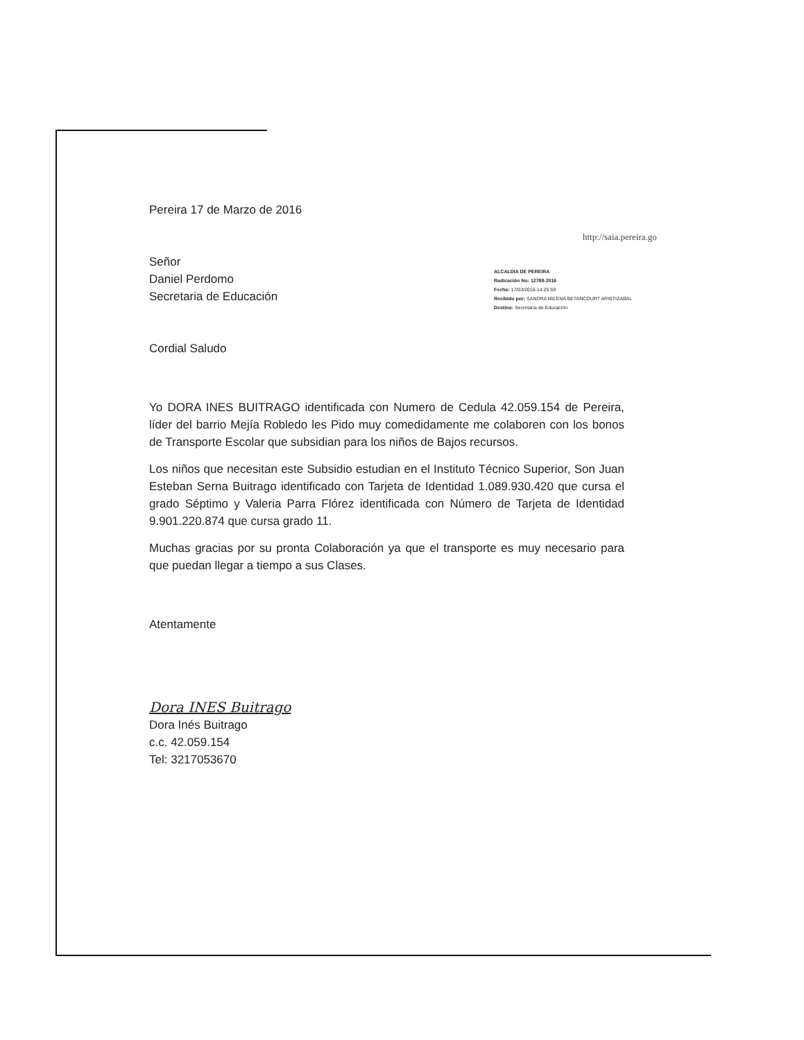http://saia.pereira.go
ALCALDIA DE PEREIRA
Radicación No: 12788-2016
Fecha: 17/03/2016-14:25:59
Recibido por: SANDRA MILENA BETANCOURT ARISTIZABAL
Destino: Secretaria de Educación
Pereira 17 de Marzo de 2016
Señor
Daniel Perdomo
Secretaria de Educación
Cordial Saludo
Yo DORA INES BUITRAGO identificada con Numero de Cedula 42.059.154 de Pereira, líder del barrio Mejía Robledo les Pido muy comedidamente me colaboren con los bonos de Transporte Escolar que subsidian para los niños de Bajos recursos.
Los niños que necesitan este Subsidio estudian en el Instituto Técnico Superior, Son Juan Esteban Serna Buitrago identificado con Tarjeta de Identidad 1.089.930.420 que cursa el grado Séptimo y Valeria Parra Flórez identificada con Número de Tarjeta de Identidad 9.901.220.874 que cursa grado 11.
Muchas gracias por su pronta Colaboración ya que el transporte es muy necesario para que puedan llegar a tiempo a sus Clases.
Atentamente
Dora INES Buitrago
Dora Inés Buitrago
c.c. 42.059.154
Tel: 3217053670